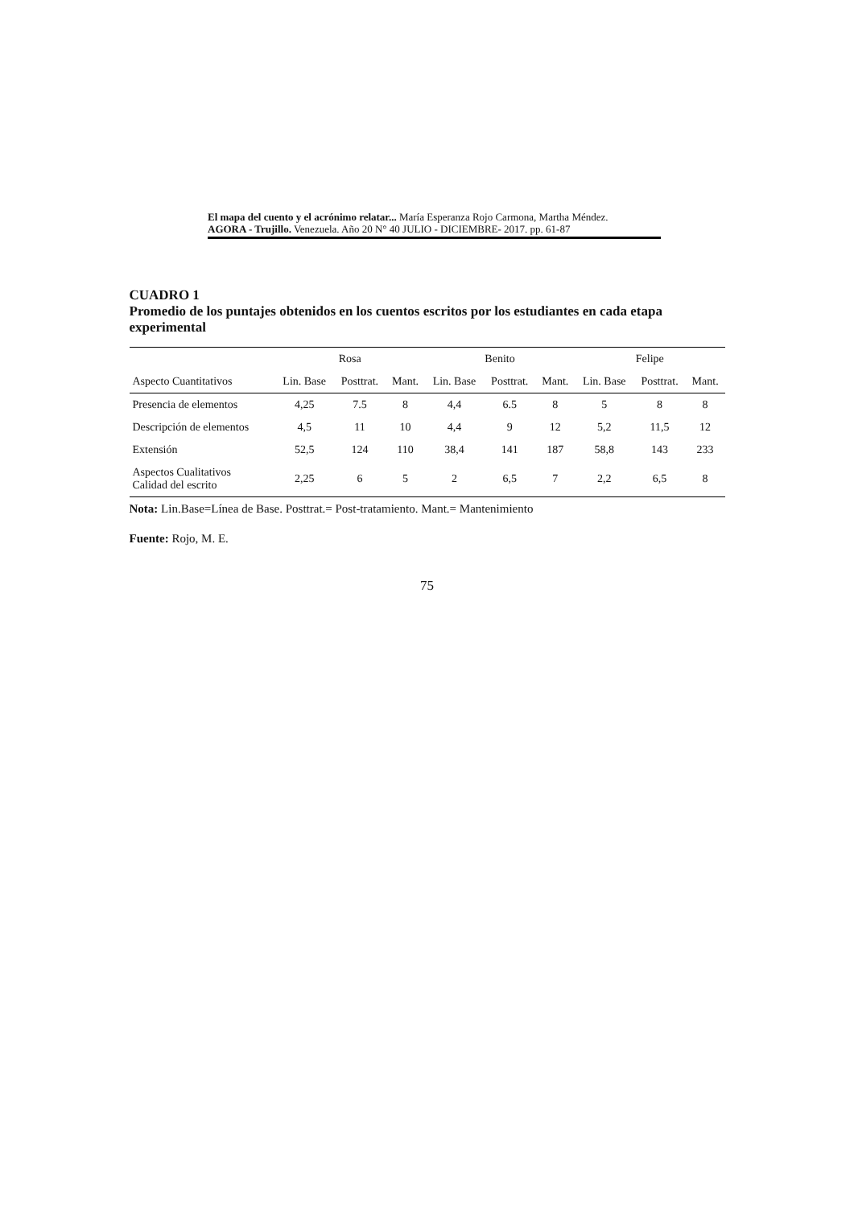El mapa del cuento y el acrónimo relatar... María Esperanza Rojo Carmona, Martha Méndez.
AGORA - Trujillo. Venezuela. Año 20 N° 40 JULIO - DICIEMBRE- 2017. pp. 61-87
CUADRO 1
Promedio de los puntajes obtenidos en los cuentos escritos por los estudiantes en cada etapa experimental
| | Rosa | | | Benito | | | Felipe | | |
| --- | --- | --- | --- | --- | --- | --- | --- | --- | --- |
| Aspecto Cuantitativos | Lin. Base | Posttrat. | Mant. | Lin. Base | Posttrat. | Mant. | Lin. Base | Posttrat. | Mant. |
| Presencia de elementos | 4,25 | 7.5 | 8 | 4,4 | 6.5 | 8 | 5 | 8 | 8 |
| Descripción de elementos | 4,5 | 11 | 10 | 4,4 | 9 | 12 | 5,2 | 11,5 | 12 |
| Extensión | 52,5 | 124 | 110 | 38,4 | 141 | 187 | 58,8 | 143 | 233 |
| Aspectos Cualitativos Calidad del escrito | 2,25 | 6 | 5 | 2 | 6,5 | 7 | 2,2 | 6,5 | 8 |
Nota: Lin.Base=Línea de Base. Posttrat.= Post-tratamiento. Mant.= Mantenimiento
Fuente: Rojo, M. E.
75